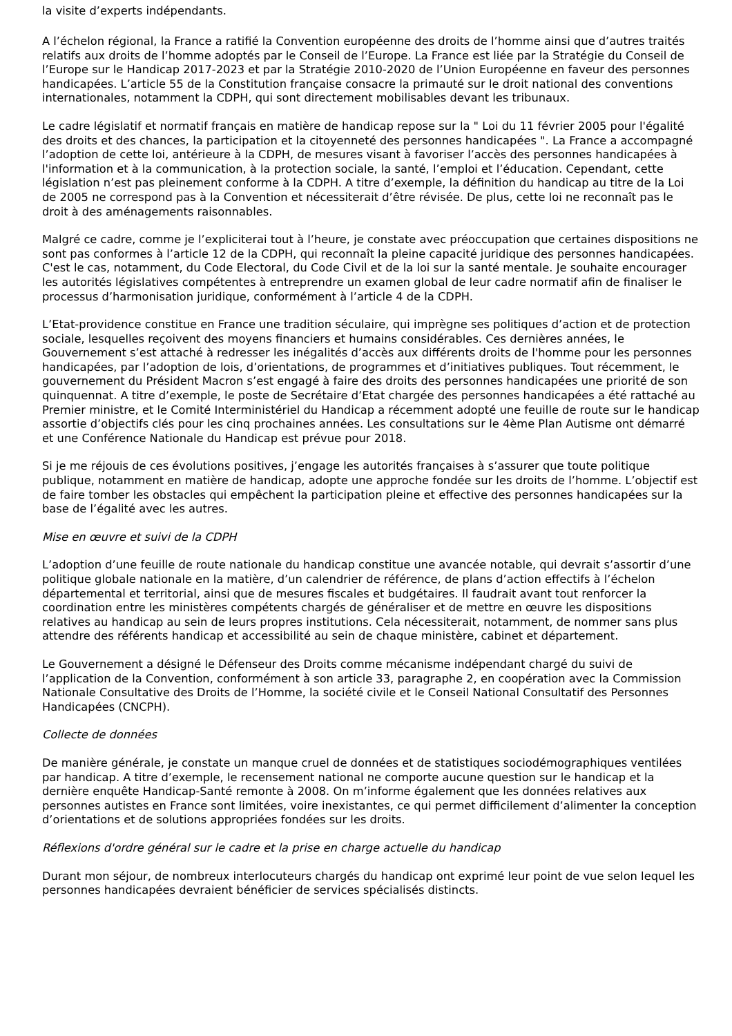la visite d’experts indépendants.
A l’échelon régional, la France a ratifié la Convention européenne des droits de l’homme ainsi que d’autres traités relatifs aux droits de l’homme adoptés par le Conseil de l’Europe. La France est liée par la Stratégie du Conseil de l’Europe sur le Handicap 2017-2023 et par la Stratégie 2010-2020 de l’Union Européenne en faveur des personnes handicapées. L’article 55 de la Constitution française consacre la primauté sur le droit national des conventions internationales, notamment la CDPH, qui sont directement mobilisables devant les tribunaux.
Le cadre législatif et normatif français en matière de handicap repose sur la " Loi du 11 février 2005 pour l'égalité des droits et des chances, la participation et la citoyenneté des personnes handicapées ". La France a accompagné l’adoption de cette loi, antérieure à la CDPH, de mesures visant à favoriser l’accès des personnes handicapées à l'information et à la communication, à la protection sociale, la santé, l’emploi et l’éducation. Cependant, cette législation n’est pas pleinement conforme à la CDPH. A titre d’exemple, la définition du handicap au titre de la Loi de 2005 ne correspond pas à la Convention et nécessiterait d’être révisée. De plus, cette loi ne reconnaît pas le droit à des aménagements raisonnables.
Malgré ce cadre, comme je l’expliciterai tout à l’heure, je constate avec préoccupation que certaines dispositions ne sont pas conformes à l’article 12 de la CDPH, qui reconnaît la pleine capacité juridique des personnes handicapées. C'est le cas, notamment, du Code Electoral, du Code Civil et de la loi sur la santé mentale. Je souhaite encourager les autorités législatives compétentes à entreprendre un examen global de leur cadre normatif afin de finaliser le processus d’harmonisation juridique, conformément à l’article 4 de la CDPH.
L’Etat-providence constitue en France une tradition séculaire, qui imprègne ses politiques d’action et de protection sociale, lesquelles reçoivent des moyens financiers et humains considérables. Ces dernières années, le Gouvernement s’est attaché à redresser les inégalités d’accès aux différents droits de l'homme pour les personnes handicapées, par l’adoption de lois, d’orientations, de programmes et d’initiatives publiques. Tout récemment, le gouvernement du Président Macron s’est engagé à faire des droits des personnes handicapées une priorité de son quinquennat. A titre d’exemple, le poste de Secrétaire d’Etat chargée des personnes handicapées a été rattaché au Premier ministre, et le Comité Interministériel du Handicap a récemment adopté une feuille de route sur le handicap assortie d’objectifs clés pour les cinq prochaines années. Les consultations sur le 4ème Plan Autisme ont démarré et une Conférence Nationale du Handicap est prévue pour 2018.
Si je me réjouis de ces évolutions positives, j’engage les autorités françaises à s’assurer que toute politique publique, notamment en matière de handicap, adopte une approche fondée sur les droits de l’homme. L’objectif est de faire tomber les obstacles qui empêchent la participation pleine et effective des personnes handicapées sur la base de l’égalité avec les autres.
Mise en œuvre et suivi de la CDPH
L’adoption d’une feuille de route nationale du handicap constitue une avancée notable, qui devrait s’assortir d’une politique globale nationale en la matière, d’un calendrier de référence, de plans d’action effectifs à l’échelon départemental et territorial, ainsi que de mesures fiscales et budgétaires. Il faudrait avant tout renforcer la coordination entre les ministères compétents chargés de généraliser et de mettre en œuvre les dispositions relatives au handicap au sein de leurs propres institutions. Cela nécessiterait, notamment, de nommer sans plus attendre des référents handicap et accessibilité au sein de chaque ministère, cabinet et département.
Le Gouvernement a désigné le Défenseur des Droits comme mécanisme indépendant chargé du suivi de l’application de la Convention, conformément à son article 33, paragraphe 2, en coopération avec la Commission Nationale Consultative des Droits de l’Homme, la société civile et le Conseil National Consultatif des Personnes Handicapées (CNCPH).
Collecte de données
De manière générale, je constate un manque cruel de données et de statistiques sociodémographiques ventilées par handicap. A titre d’exemple, le recensement national ne comporte aucune question sur le handicap et la dernière enquête Handicap-Santé remonte à 2008. On m’informe également que les données relatives aux personnes autistes en France sont limitées, voire inexistantes, ce qui permet difficilement d’alimenter la conception d’orientations et de solutions appropriées fondées sur les droits.
Réflexions d'ordre général sur le cadre et la prise en charge actuelle du handicap
Durant mon séjour, de nombreux interlocuteurs chargés du handicap ont exprimé leur point de vue selon lequel les personnes handicapées devraient bénéficier de services spécialisés distincts.